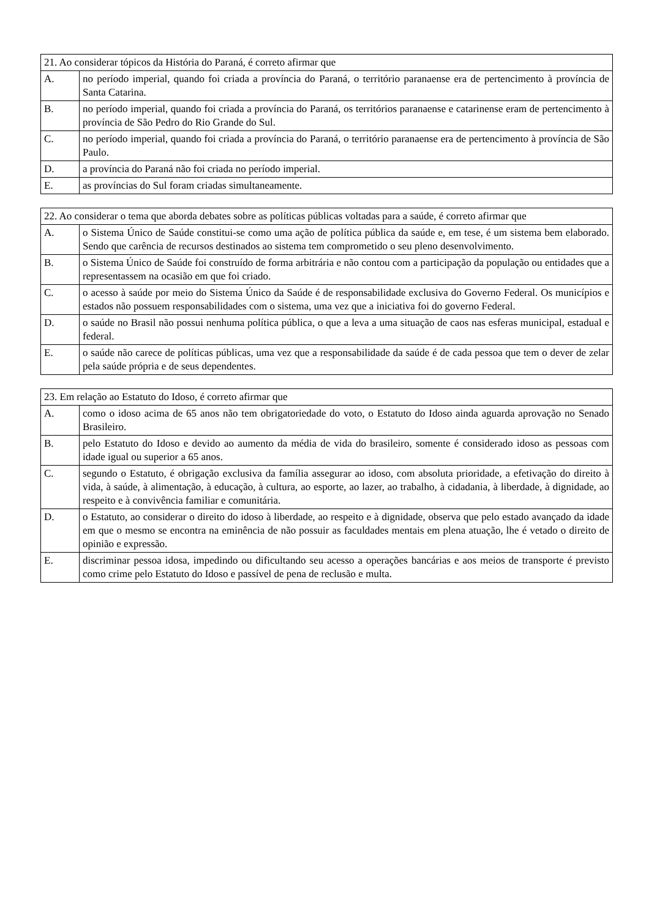| 21. Ao considerar tópicos da História do Paraná, é correto afirmar que | |
| A. | no período imperial, quando foi criada a província do Paraná, o território paranaense era de pertencimento à província de Santa Catarina. |
| B. | no período imperial, quando foi criada a província do Paraná, os territórios paranaense e catarinense eram de pertencimento à província de São Pedro do Rio Grande do Sul. |
| C. | no período imperial, quando foi criada a província do Paraná, o território paranaense era de pertencimento à província de São Paulo. |
| D. | a província do Paraná não foi criada no período imperial. |
| E. | as províncias do Sul foram criadas simultaneamente. |
| 22. Ao considerar o tema que aborda debates sobre as políticas públicas voltadas para a saúde, é correto afirmar que | |
| A. | o Sistema Único de Saúde constitui-se como uma ação de política pública da saúde e, em tese, é um sistema bem elaborado. Sendo que carência de recursos destinados ao sistema tem comprometido o seu pleno desenvolvimento. |
| B. | o Sistema Único de Saúde foi construído de forma arbitrária e não contou com a participação da população ou entidades que a representassem na ocasião em que foi criado. |
| C. | o acesso à saúde por meio do Sistema Único da Saúde é de responsabilidade exclusiva do Governo Federal. Os municípios e estados não possuem responsabilidades com o sistema, uma vez que a iniciativa foi do governo Federal. |
| D. | o saúde no Brasil não possui nenhuma política pública, o que a leva a uma situação de caos nas esferas municipal, estadual e federal. |
| E. | o saúde não carece de políticas públicas, uma vez que a responsabilidade da saúde é de cada pessoa que tem o dever de zelar pela saúde própria e de seus dependentes. |
| 23. Em relação ao Estatuto do Idoso, é correto afirmar que | |
| A. | como o idoso acima de 65 anos não tem obrigatoriedade do voto, o Estatuto do Idoso ainda aguarda aprovação no Senado Brasileiro. |
| B. | pelo Estatuto do Idoso e devido ao aumento da média de vida do brasileiro, somente é considerado idoso as pessoas com idade igual ou superior a 65 anos. |
| C. | segundo o Estatuto, é obrigação exclusiva da família assegurar ao idoso, com absoluta prioridade, a efetivação do direito à vida, à saúde, à alimentação, à educação, à cultura, ao esporte, ao lazer, ao trabalho, à cidadania, à liberdade, à dignidade, ao respeito e à convivência familiar e comunitária. |
| D. | o Estatuto, ao considerar o direito do idoso à liberdade, ao respeito e à dignidade, observa que pelo estado avançado da idade em que o mesmo se encontra na eminência de não possuir as faculdades mentais em plena atuação, lhe é vetado o direito de opinião e expressão. |
| E. | discriminar pessoa idosa, impedindo ou dificultando seu acesso a operações bancárias e aos meios de transporte é previsto como crime pelo Estatuto do Idoso e passível de pena de reclusão e multa. |